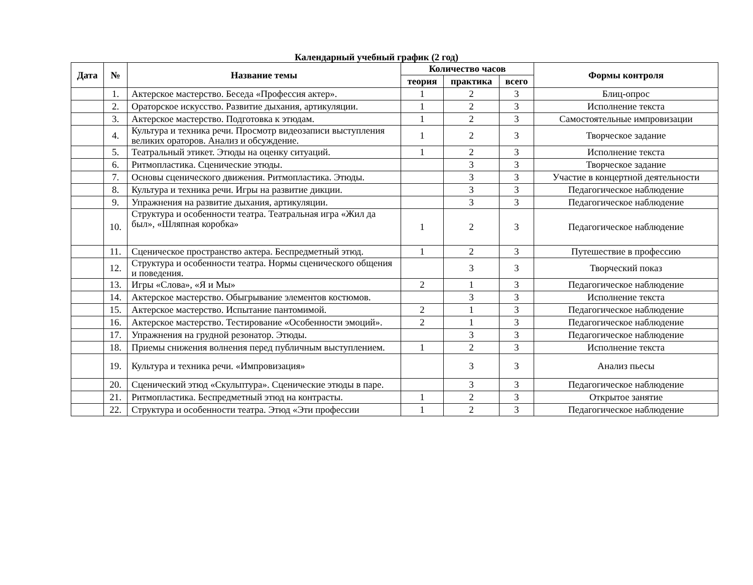Календарный учебный график (2 год)
| Дата | № | Название темы | Количество часов | | | Формы контроля |
| --- | --- | --- | --- | --- | --- | --- |
| | | | теория | практика | всего | |
| | 1. | Актерское мастерство. Беседа «Профессия актер». | 1 | 2 | 3 | Блиц-опрос |
| | 2. | Ораторское искусство. Развитие дыхания, артикуляции. | 1 | 2 | 3 | Исполнение текста |
| | 3. | Актерское мастерство. Подготовка к этюдам. | 1 | 2 | 3 | Самостоятельные импровизации |
| | 4. | Культура и техника речи. Просмотр видеозаписи выступления великих ораторов. Анализ и обсуждение. | 1 | 2 | 3 | Творческое задание |
| | 5. | Театральный этикет. Этюды на оценку ситуаций. | 1 | 2 | 3 | Исполнение текста |
| | 6. | Ритмопластика. Сценические этюды. | | 3 | 3 | Творческое задание |
| | 7. | Основы сценического движения. Ритмопластика. Этюды. | | 3 | 3 | Участие в концертной деятельности |
| | 8. | Культура и техника речи. Игры на развитие дикции. | | 3 | 3 | Педагогическое наблюдение |
| | 9. | Упражнения на развитие дыхания, артикуляции. | | 3 | 3 | Педагогическое наблюдение |
| | 10. | Структура и особенности театра. Театральная игра «Жил да был», «Шляпная коробка» | 1 | 2 | 3 | Педагогическое наблюдение |
| | 11. | Сценическое пространство актера. Беспредметный этюд. | 1 | 2 | 3 | Путешествие в профессию |
| | 12. | Структура и особенности театра. Нормы сценического общения и поведения. | | 3 | 3 | Творческий показ |
| | 13. | Игры «Слова», «Я и Мы» | 2 | 1 | 3 | Педагогическое наблюдение |
| | 14. | Актерское мастерство. Обыгрывание элементов костюмов. | | 3 | 3 | Исполнение текста |
| | 15. | Актерское мастерство. Испытание пантомимой. | 2 | 1 | 3 | Педагогическое наблюдение |
| | 16. | Актерское мастерство. Тестирование «Особенности эмоций». | 2 | 1 | 3 | Педагогическое наблюдение |
| | 17. | Упражнения на грудной резонатор. Этюды. | | 3 | 3 | Педагогическое наблюдение |
| | 18. | Приемы снижения волнения перед публичным выступлением. | 1 | 2 | 3 | Исполнение текста |
| | 19. | Культура и техника речи. «Импровизация» | | 3 | 3 | Анализ пьесы |
| | 20. | Сценический этюд «Скульптура». Сценические этюды в паре. | | 3 | 3 | Педагогическое наблюдение |
| | 21. | Ритмопластика. Беспредметный этюд на контрасты. | 1 | 2 | 3 | Открытое занятие |
| | 22. | Структура и особенности театра. Этюд «Эти профессии | 1 | 2 | 3 | Педагогическое наблюдение |